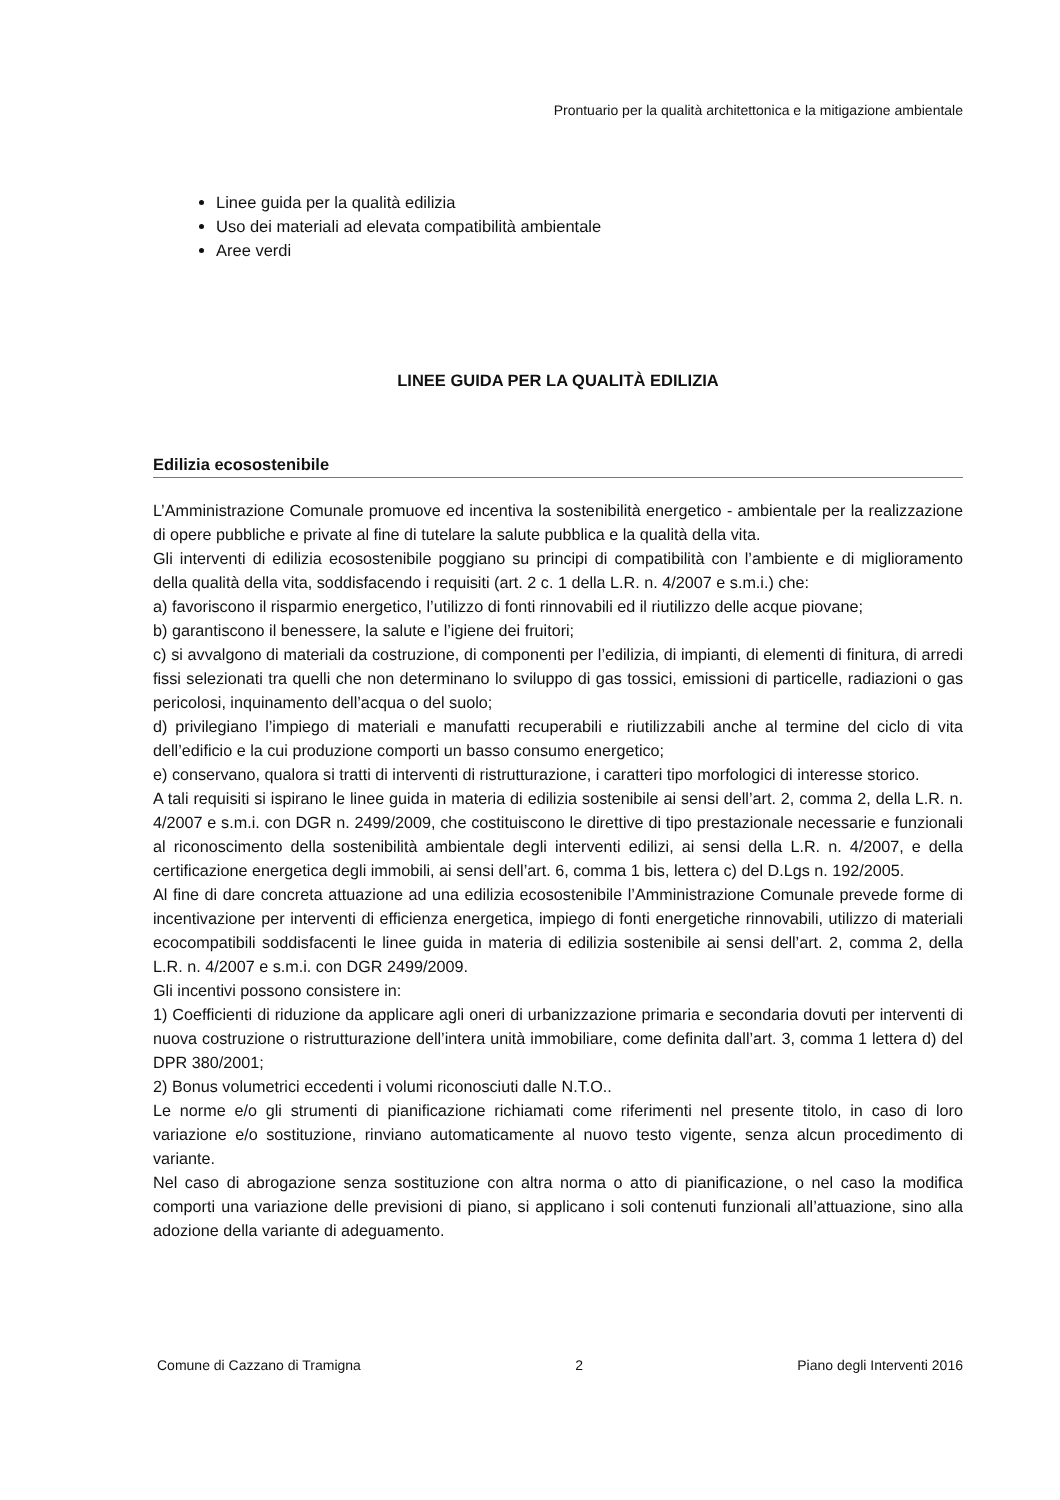Prontuario per la qualità architettonica e la mitigazione ambientale
Linee guida per la qualità edilizia
Uso dei materiali ad elevata compatibilità ambientale
Aree verdi
LINEE GUIDA PER LA QUALITÀ EDILIZIA
Edilizia ecosostenibile
L’Amministrazione Comunale promuove ed incentiva la sostenibilità energetico - ambientale per la realizzazione di opere pubbliche e private al fine di tutelare la salute pubblica e la qualità della vita.
Gli interventi di edilizia ecosostenibile poggiano su principi di compatibilità con l’ambiente e di miglioramento della qualità della vita, soddisfacendo i requisiti (art. 2 c. 1 della L.R. n. 4/2007 e s.m.i.) che:
a) favoriscono il risparmio energetico, l’utilizzo di fonti rinnovabili ed il riutilizzo delle acque piovane;
b) garantiscono il benessere, la salute e l’igiene dei fruitori;
c) si avvalgono di materiali da costruzione, di componenti per l’edilizia, di impianti, di elementi di finitura, di arredi fissi selezionati tra quelli che non determinano lo sviluppo di gas tossici, emissioni di particelle, radiazioni o gas pericolosi, inquinamento dell’acqua o del suolo;
d) privilegiano l’impiego di materiali e manufatti recuperabili e riutilizzabili anche al termine del ciclo di vita dell’edificio e la cui produzione comporti un basso consumo energetico;
e) conservano, qualora si tratti di interventi di ristrutturazione, i caratteri tipo morfologici di interesse storico.
A tali requisiti si ispirano le linee guida in materia di edilizia sostenibile ai sensi dell’art. 2, comma 2, della L.R. n. 4/2007 e s.m.i. con DGR n. 2499/2009, che costituiscono le direttive di tipo prestazionale necessarie e funzionali al riconoscimento della sostenibilità ambientale degli interventi edilizi, ai sensi della L.R. n. 4/2007, e della certificazione energetica degli immobili, ai sensi dell’art. 6, comma 1 bis, lettera c) del D.Lgs n. 192/2005.
Al fine di dare concreta attuazione ad una edilizia ecosostenibile l’Amministrazione Comunale prevede forme di incentivazione per interventi di efficienza energetica, impiego di fonti energetiche rinnovabili, utilizzo di materiali ecocompatibili soddisfacenti le linee guida in materia di edilizia sostenibile ai sensi dell’art. 2, comma 2, della L.R. n. 4/2007 e s.m.i. con DGR 2499/2009.
Gli incentivi possono consistere in:
1) Coefficienti di riduzione da applicare agli oneri di urbanizzazione primaria e secondaria dovuti per interventi di nuova costruzione o ristrutturazione dell’intera unità immobiliare, come definita dall’art. 3, comma 1 lettera d) del DPR 380/2001;
2) Bonus volumetrici eccedenti i volumi riconosciuti dalle N.T.O..
Le norme e/o gli strumenti di pianificazione richiamati come riferimenti nel presente titolo, in caso di loro variazione e/o sostituzione, rinviano automaticamente al nuovo testo vigente, senza alcun procedimento di variante.
Nel caso di abrogazione senza sostituzione con altra norma o atto di pianificazione, o nel caso la modifica comporti una variazione delle previsioni di piano, si applicano i soli contenuti funzionali all’attuazione, sino alla adozione della variante di adeguamento.
Comune di Cazzano di Tramigna 2 Piano degli Interventi 2016